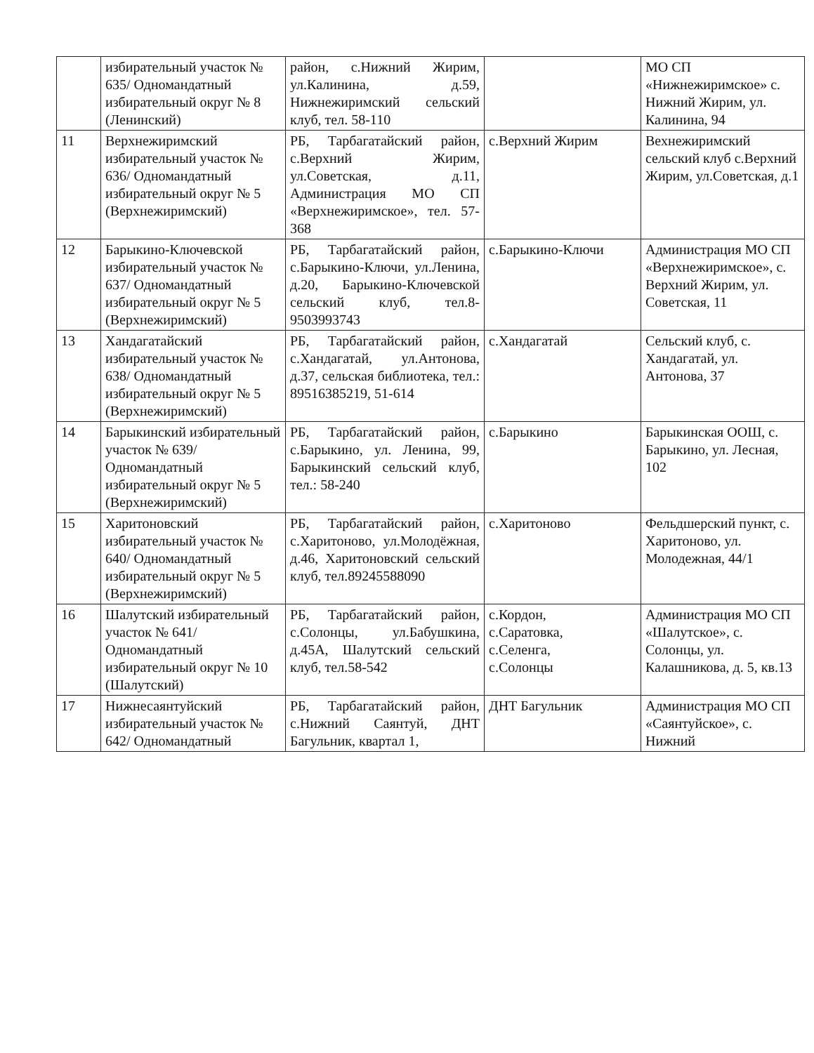| | избирательный участок № 635/ Одномандатный избирательный округ № 8 (Ленинский) | район, с.Нижний Жирим, ул.Калинина, д.59, Нижнежиримский сельский клуб, тел. 58-110 | | МО СП «Нижнежиримское» с. Нижний Жирим, ул. Калинина, 94 |
| 11 | Верхнежиримский избирательный участок № 636/ Одномандатный избирательный округ № 5 (Верхнежиримский) | РБ, Тарбагатайский район, с.Верхний Жирим, ул.Советская, д.11, Администрация МО СП «Верхнежиримское», тел. 57-368 | с.Верхний Жирим | Вехнежиримский сельский клуб с.Верхний Жирим, ул.Советская, д.1 |
| 12 | Барыкино-Ключевской избирательный участок № 637/ Одномандатный избирательный округ № 5 (Верхнежиримский) | РБ, Тарбагатайский район, с.Барыкино-Ключи, ул.Ленина, д.20, Барыкино-Ключевской сельский клуб, тел.8-9503993743 | с.Барыкино-Ключи | Администрация МО СП «Верхнежиримское», с. Верхний Жирим, ул. Советская, 11 |
| 13 | Хандагатайский избирательный участок № 638/ Одномандатный избирательный округ № 5 (Верхнежиримский) | РБ, Тарбагатайский район, с.Хандагатай, ул.Антонова, д.37, сельская библиотека, тел.: 89516385219, 51-614 | с.Хандагатай | Сельский клуб, с. Хандагатай, ул. Антонова, 37 |
| 14 | Барыкинский избирательный участок № 639/ Одномандатный избирательный округ № 5 (Верхнежиримский) | РБ, Тарбагатайский район, с.Барыкино, ул. Ленина, 99, Барыкинский сельский клуб, тел.: 58-240 | с.Барыкино | Барыкинская ООШ, с. Барыкино, ул. Лесная, 102 |
| 15 | Харитоновский избирательный участок № 640/ Одномандатный избирательный округ № 5 (Верхнежиримский) | РБ, Тарбагатайский район, с.Харитоново, ул.Молодёжная, д.46, Харитоновский сельский клуб, тел.89245588090 | с.Харитоново | Фельдшерский пункт, с. Харитоново, ул. Молодежная, 44/1 |
| 16 | Шалутский избирательный участок № 641/ Одномандатный избирательный округ № 10 (Шалутский) | РБ, Тарбагатайский район, с.Солонцы, ул.Бабушкина, д.45А, Шалутский сельский клуб, тел.58-542 | с.Кордон, с.Саратовка, с.Селенга, с.Солонцы | Администрация МО СП «Шалутское», с. Солонцы, ул. Калашникова, д. 5, кв.13 |
| 17 | Нижнесаянтуйский избирательный участок № 642/ Одномандатный | РБ, Тарбагатайский район, с.Нижний Саянтуй, ДНТ Багульник, квартал 1, | ДНТ Багульник | Администрация МО СП «Саянтуйское», с. Нижний |